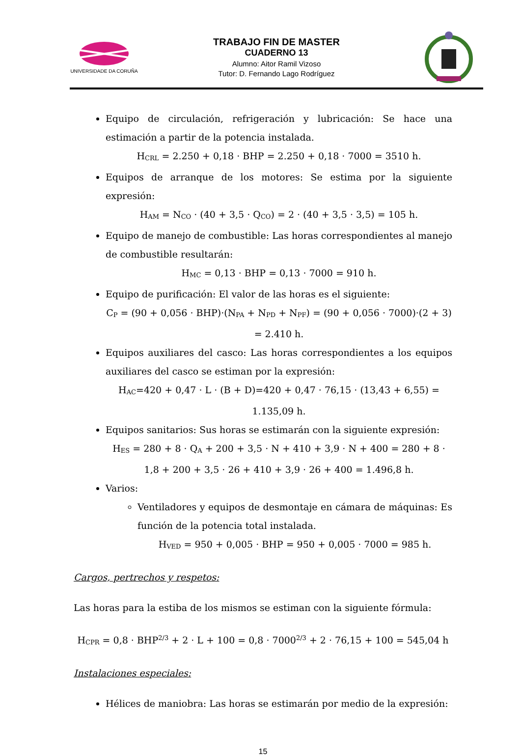UNIVERSIDADE DA CORUÑA
TRABAJO FIN DE MASTER
CUADERNO 13
Alumno: Aitor Ramil Vizoso
Tutor: D. Fernando Lago Rodríguez
Equipo de circulación, refrigeración y lubricación: Se hace una estimación a partir de la potencia instalada.
H<sub>CRL</sub> = 2.250 + 0,18 · BHP = 2.250 + 0,18 · 7000 = 3510 h.
Equipos de arranque de los motores: Se estima por la siguiente expresión:
H<sub>AM</sub> = N<sub>CO</sub> · (40 + 3,5 · Q<sub>CO</sub>) = 2 · (40 + 3,5 · 3,5) = 105 h.
Equipo de manejo de combustible: Las horas correspondientes al manejo de combustible resultarán:
H<sub>MC</sub> = 0,13 · BHP = 0,13 · 7000 = 910 h.
Equipo de purificación: El valor de las horas es el siguiente:
C<sub>P</sub> = (90 + 0,056 · BHP)·(N<sub>PA</sub> + N<sub>PD</sub> + N<sub>PF</sub>) = (90 + 0,056 · 7000)·(2 + 3) = 2.410 h.
Equipos auxiliares del casco: Las horas correspondientes a los equipos auxiliares del casco se estiman por la expresión:
H<sub>AC</sub>=420 + 0,47 · L · (B + D)=420 + 0,47 · 76,15 · (13,43 + 6,55) = 1.135,09 h.
Equipos sanitarios: Sus horas se estimarán con la siguiente expresión:
H<sub>ES</sub> = 280 + 8 · Q<sub>A</sub> + 200 + 3,5 · N + 410 + 3,9 · N + 400 = 280 + 8 · 1,8 + 200 + 3,5 · 26 + 410 + 3,9 · 26 + 400 = 1.496,8 h.
Varios:
Ventiladores y equipos de desmontaje en cámara de máquinas: Es función de la potencia total instalada.
H<sub>VED</sub> = 950 + 0,005 · BHP = 950 + 0,005 · 7000 = 985 h.
Cargos, pertrechos y respetos:
Las horas para la estiba de los mismos se estiman con la siguiente fórmula:
H<sub>CPR</sub> = 0,8 · BHP<sup>2/3</sup> + 2 · L + 100 = 0,8 · 7000<sup>2/3</sup> + 2 · 76,15 + 100 = 545,04 h
Instalaciones especiales:
Hélices de maniobra: Las horas se estimarán por medio de la expresión:
15